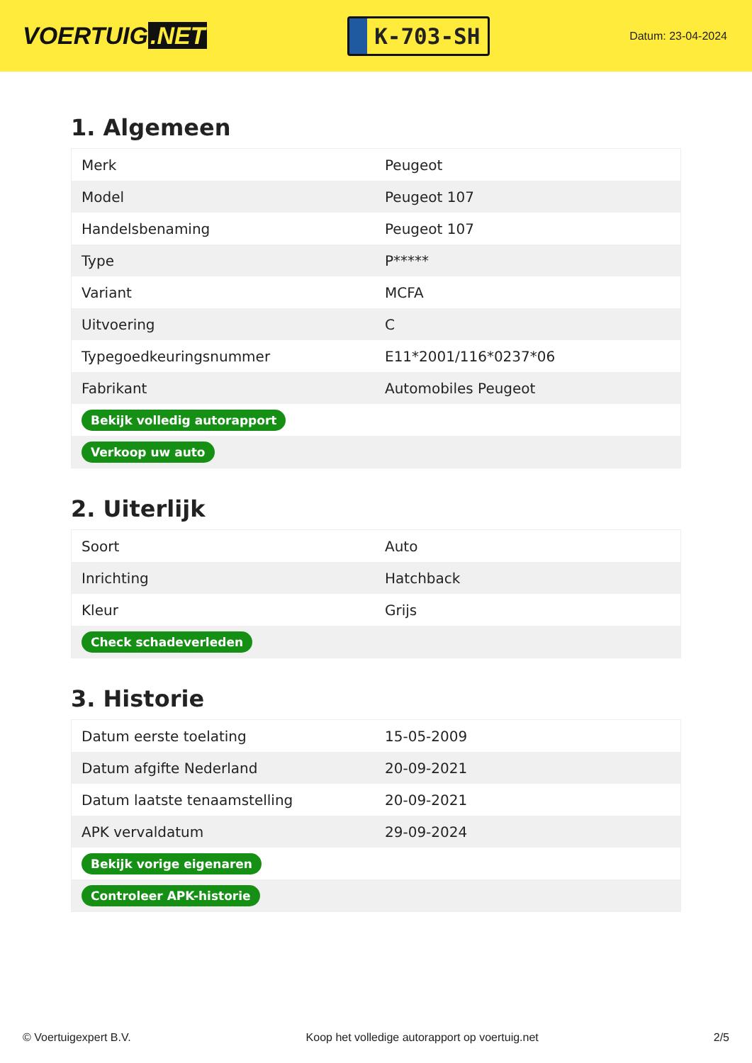VOERTUIG.NET
K-703-SH
Datum: 23-04-2024
1. Algemeen
| Merk | Peugeot |
| Model | Peugeot 107 |
| Handelsbenaming | Peugeot 107 |
| Type | P***** |
| Variant | MCFA |
| Uitvoering | C |
| Typegoedkeuringsnummer | E11*2001/116*0237*06 |
| Fabrikant | Automobiles Peugeot |
| Bekijk volledig autorapport | |
| Verkoop uw auto | |
2. Uiterlijk
| Soort | Auto |
| Inrichting | Hatchback |
| Kleur | Grijs |
| Check schadeverleden | |
3. Historie
| Datum eerste toelating | 15-05-2009 |
| Datum afgifte Nederland | 20-09-2021 |
| Datum laatste tenaamstelling | 20-09-2021 |
| APK vervaldatum | 29-09-2024 |
| Bekijk vorige eigenaren | |
| Controleer APK-historie | |
© Voertuigexpert B.V. Koop het volledige autorapport op voertuig.net 2/5